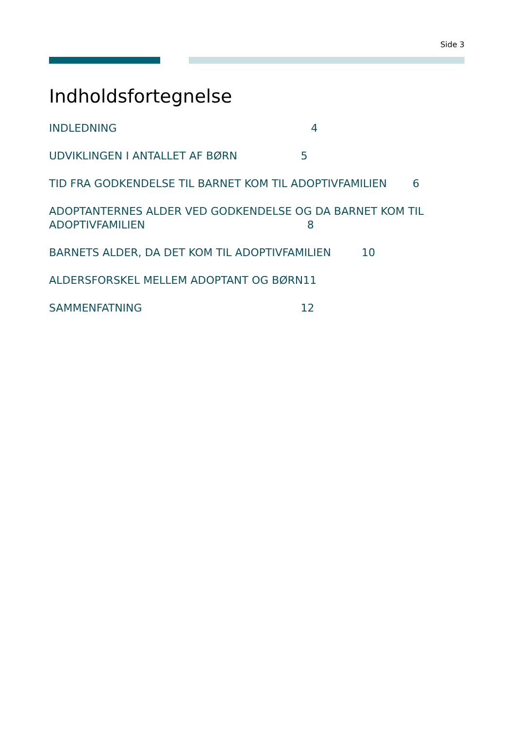Side 3
Indholdsfortegnelse
INDLEDNING 4
UDVIKLINGEN I ANTALLET AF BØRN 5
TID FRA GODKENDELSE TIL BARNET KOM TIL ADOPTIVFAMILIEN 6
ADOPTANTERNES ALDER VED GODKENDELSE OG DA BARNET KOM TIL
ADOPTIVFAMILIEN 8
BARNETS ALDER, DA DET KOM TIL ADOPTIVFAMILIEN 10
ALDERSFORSKEL MELLEM ADOPTANT OG BØRN11
SAMMENFATNING 12